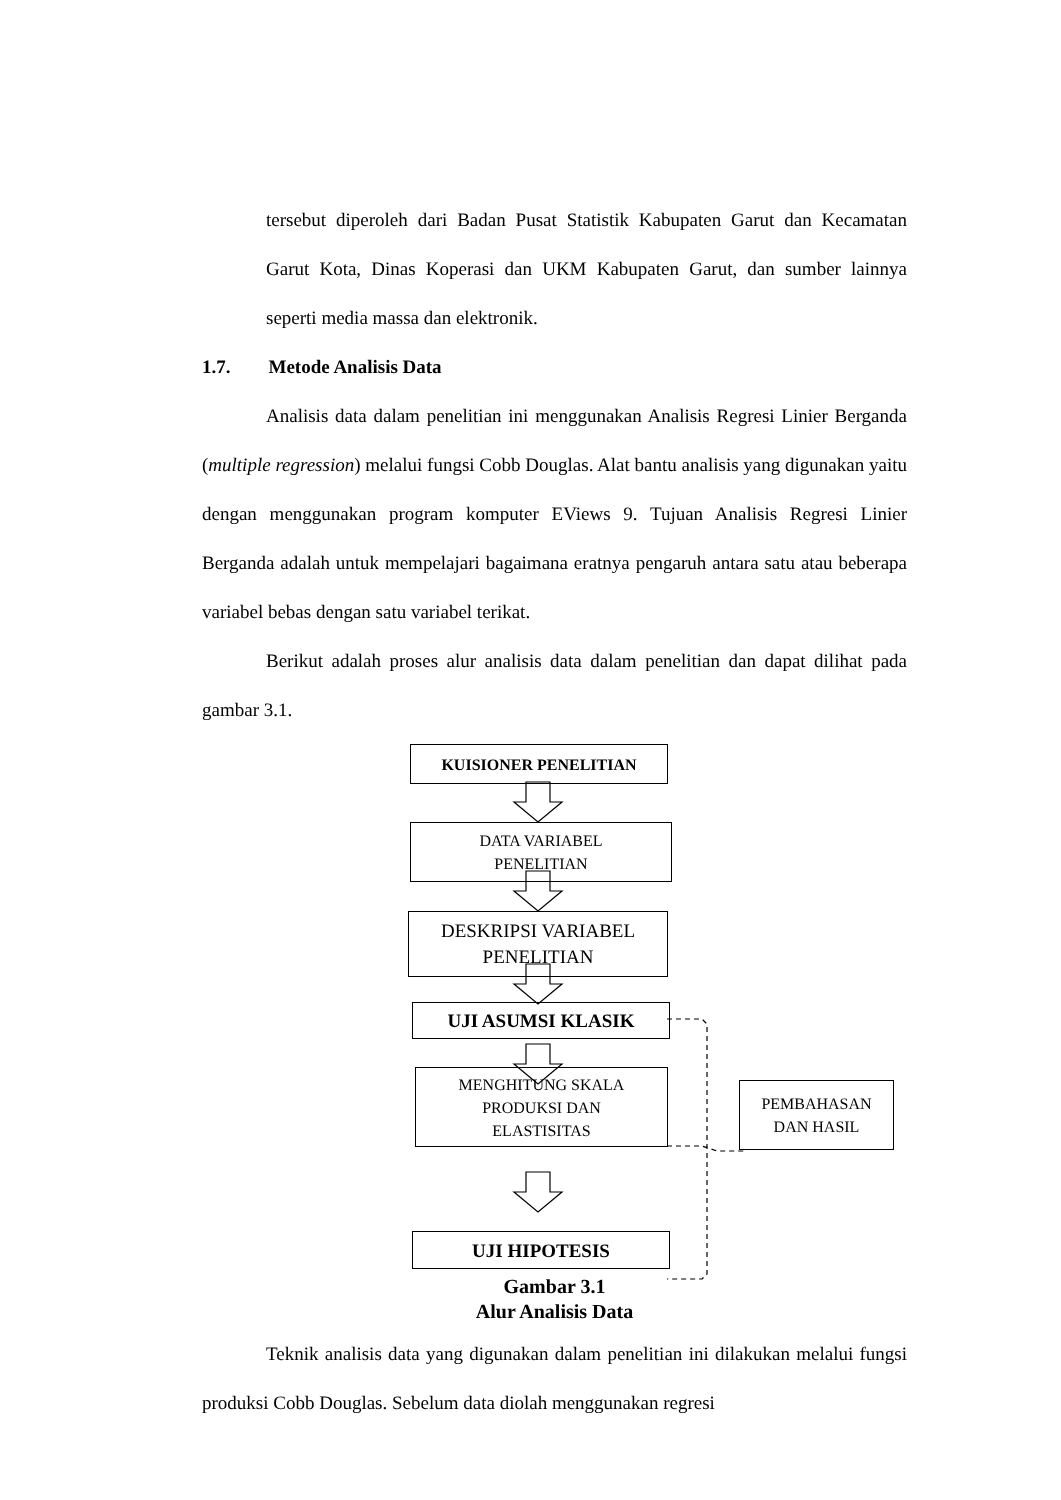tersebut diperoleh dari Badan Pusat Statistik Kabupaten Garut dan Kecamatan Garut Kota, Dinas Koperasi dan UKM Kabupaten Garut, dan sumber lainnya seperti media massa dan elektronik.
1.7. Metode Analisis Data
Analisis data dalam penelitian ini menggunakan Analisis Regresi Linier Berganda (multiple regression) melalui fungsi Cobb Douglas. Alat bantu analisis yang digunakan yaitu dengan menggunakan program komputer EViews 9. Tujuan Analisis Regresi Linier Berganda adalah untuk mempelajari bagaimana eratnya pengaruh antara satu atau beberapa variabel bebas dengan satu variabel terikat.
Berikut adalah proses alur analisis data dalam penelitian dan dapat dilihat pada gambar 3.1.
KUISIONER PENELITIAN
DATA VARIABEL
PENELITIAN
DESKRIPSI VARIABEL
PENELITIAN
UJI ASUMSI KLASIK
MENGHITUNG SKALA
PRODUKSI DAN
ELASTISITAS
PEMBAHASAN
DAN HASIL
UJI HIPOTESIS
Gambar 3.1
Alur Analisis Data
Teknik analisis data yang digunakan dalam penelitian ini dilakukan melalui fungsi produksi Cobb Douglas. Sebelum data diolah menggunakan regresi